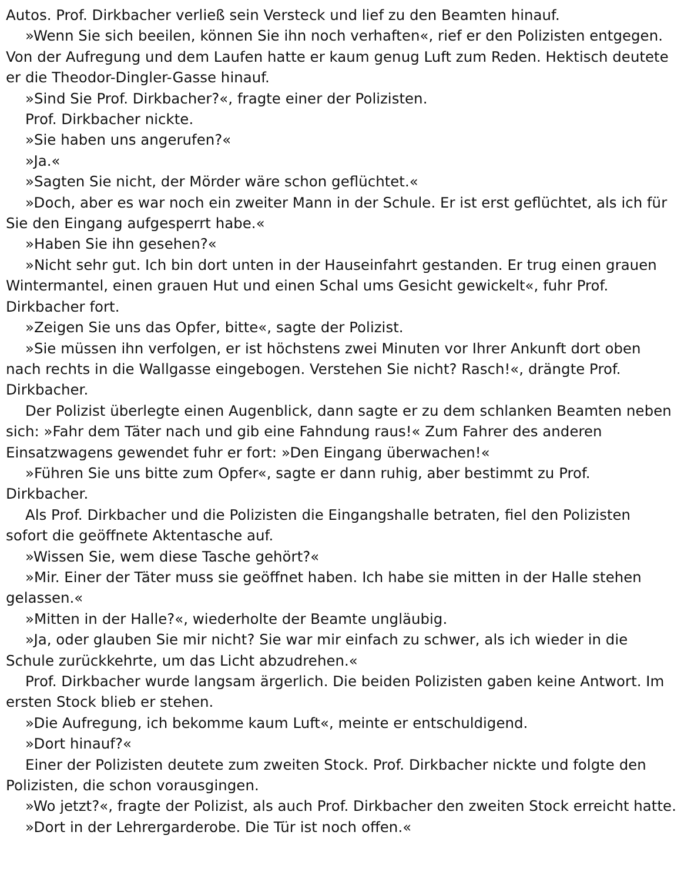Autos. Prof. Dirkbacher verließ sein Versteck und lief zu den Beamten hinauf.
»Wenn Sie sich beeilen, können Sie ihn noch verhaften«, rief er den Polizisten entgegen. Von der Aufregung und dem Laufen hatte er kaum genug Luft zum Reden. Hektisch deutete er die Theodor-Dingler-Gasse hinauf.
»Sind Sie Prof. Dirkbacher?«, fragte einer der Polizisten.
Prof. Dirkbacher nickte.
»Sie haben uns angerufen?«
»Ja.«
»Sagten Sie nicht, der Mörder wäre schon geflüchtet.«
»Doch, aber es war noch ein zweiter Mann in der Schule. Er ist erst geflüchtet, als ich für Sie den Eingang aufgesperrt habe.«
»Haben Sie ihn gesehen?«
»Nicht sehr gut. Ich bin dort unten in der Hauseinfahrt gestanden. Er trug einen grauen Wintermantel, einen grauen Hut und einen Schal ums Gesicht gewickelt«, fuhr Prof. Dirkbacher fort.
»Zeigen Sie uns das Opfer, bitte«, sagte der Polizist.
»Sie müssen ihn verfolgen, er ist höchstens zwei Minuten vor Ihrer Ankunft dort oben nach rechts in die Wallgasse eingebogen. Verstehen Sie nicht? Rasch!«, drängte Prof. Dirkbacher.
Der Polizist überlegte einen Augenblick, dann sagte er zu dem schlanken Beamten neben sich: »Fahr dem Täter nach und gib eine Fahndung raus!« Zum Fahrer des anderen Einsatzwagens gewendet fuhr er fort: »Den Eingang überwachen!«
»Führen Sie uns bitte zum Opfer«, sagte er dann ruhig, aber bestimmt zu Prof. Dirkbacher.
Als Prof. Dirkbacher und die Polizisten die Eingangshalle betraten, fiel den Polizisten sofort die geöffnete Aktentasche auf.
»Wissen Sie, wem diese Tasche gehört?«
»Mir. Einer der Täter muss sie geöffnet haben. Ich habe sie mitten in der Halle stehen gelassen.«
»Mitten in der Halle?«, wiederholte der Beamte ungläubig.
»Ja, oder glauben Sie mir nicht? Sie war mir einfach zu schwer, als ich wieder in die Schule zurückkehrte, um das Licht abzudrehen.«
Prof. Dirkbacher wurde langsam ärgerlich. Die beiden Polizisten gaben keine Antwort. Im ersten Stock blieb er stehen.
»Die Aufregung, ich bekomme kaum Luft«, meinte er entschuldigend.
»Dort hinauf?«
Einer der Polizisten deutete zum zweiten Stock. Prof. Dirkbacher nickte und folgte den Polizisten, die schon vorausgingen.
»Wo jetzt?«, fragte der Polizist, als auch Prof. Dirkbacher den zweiten Stock erreicht hatte.
»Dort in der Lehrergarderobe. Die Tür ist noch offen.«